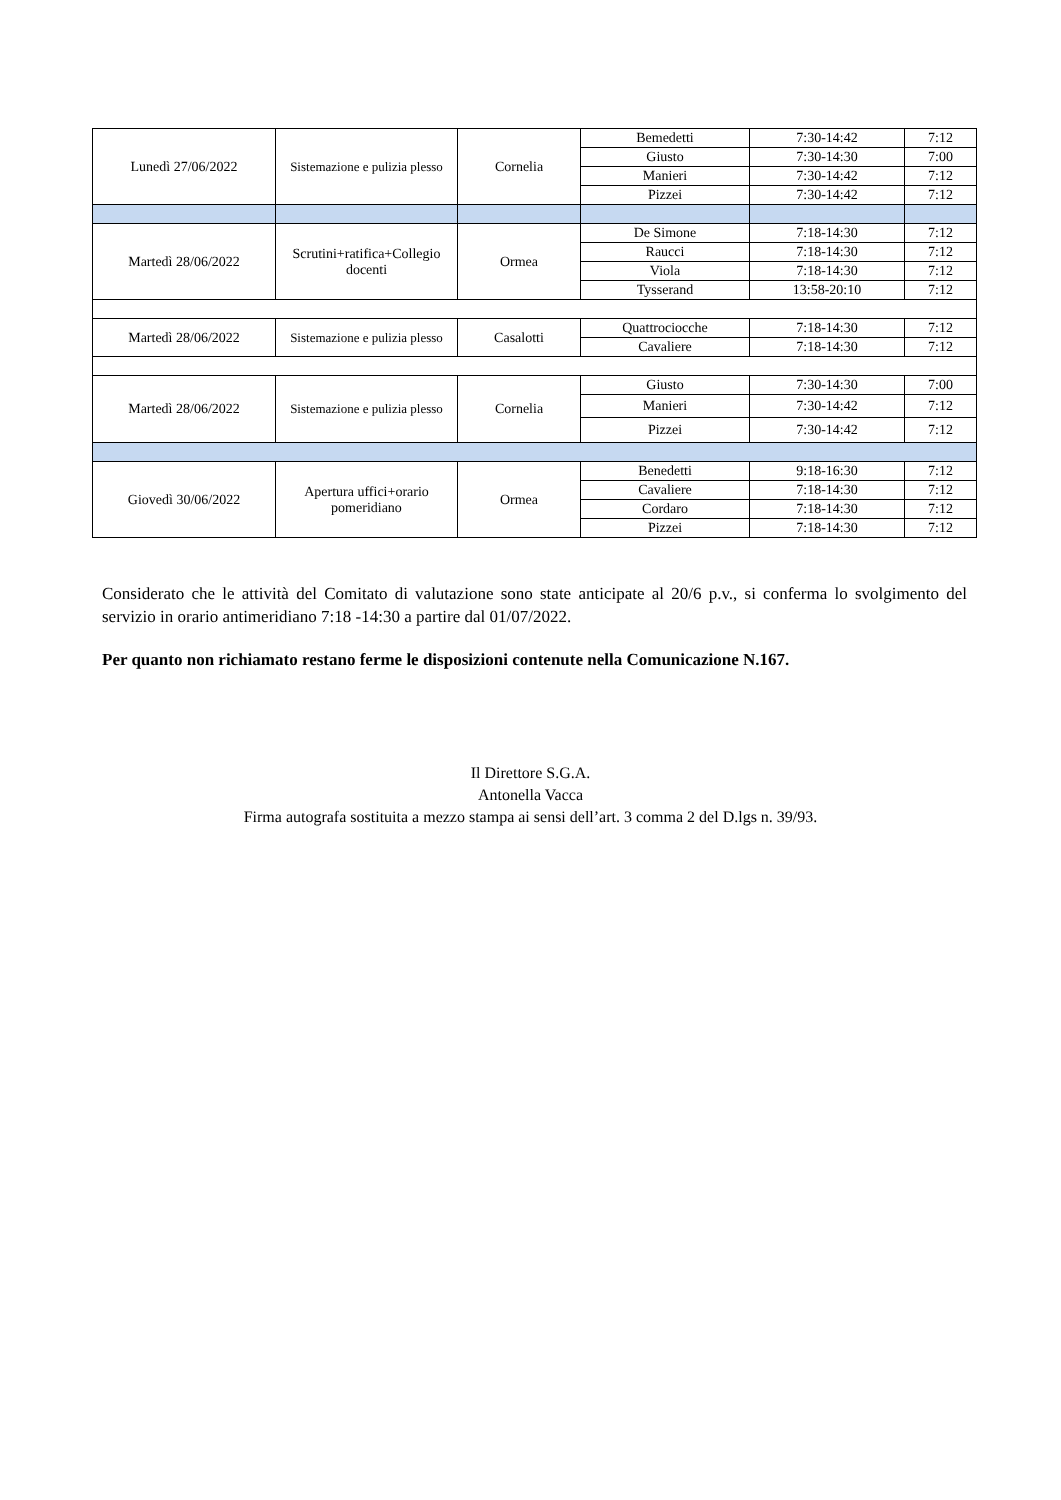| Lunedì 27/06/2022 | Sistemazione e pulizia plesso | Cornelia | Bemedetti | 7:30-14:42 | 7:12 |
| | | | Giusto | 7:30-14:30 | 7:00 |
| | | | Manieri | 7:30-14:42 | 7:12 |
| | | | Pizzei | 7:30-14:42 | 7:12 |
| Martedì 28/06/2022 | Scrutini+ratifica+Collegio docenti | Ormea | De Simone | 7:18-14:30 | 7:12 |
| | | | Raucci | 7:18-14:30 | 7:12 |
| | | | Viola | 7:18-14:30 | 7:12 |
| | | | Tysserand | 13:58-20:10 | 7:12 |
| Martedì 28/06/2022 | Sistemazione e pulizia plesso | Casalotti | Quattrociocche | 7:18-14:30 | 7:12 |
| | | | Cavaliere | 7:18-14:30 | 7:12 |
| Martedì 28/06/2022 | Sistemazione e pulizia plesso | Cornelia | Giusto | 7:30-14:30 | 7:00 |
| | | | Manieri | 7:30-14:42 | 7:12 |
| | | | Pizzei | 7:30-14:42 | 7:12 |
| Giovedì 30/06/2022 | Apertura uffici+orario pomeridiano | Ormea | Benedetti | 9:18-16:30 | 7:12 |
| | | | Cavaliere | 7:18-14:30 | 7:12 |
| | | | Cordaro | 7:18-14:30 | 7:12 |
| | | | Pizzei | 7:18-14:30 | 7:12 |
Considerato che le attività del Comitato di valutazione sono state anticipate al 20/6 p.v., si conferma lo svolgimento del servizio in orario antimeridiano 7:18 -14:30 a partire dal 01/07/2022.
Per quanto non richiamato restano ferme le disposizioni contenute nella Comunicazione N.167.
Il Direttore S.G.A.
Antonella Vacca
Firma autografa sostituita a mezzo stampa ai sensi dell’art. 3 comma 2 del D.lgs n. 39/93.